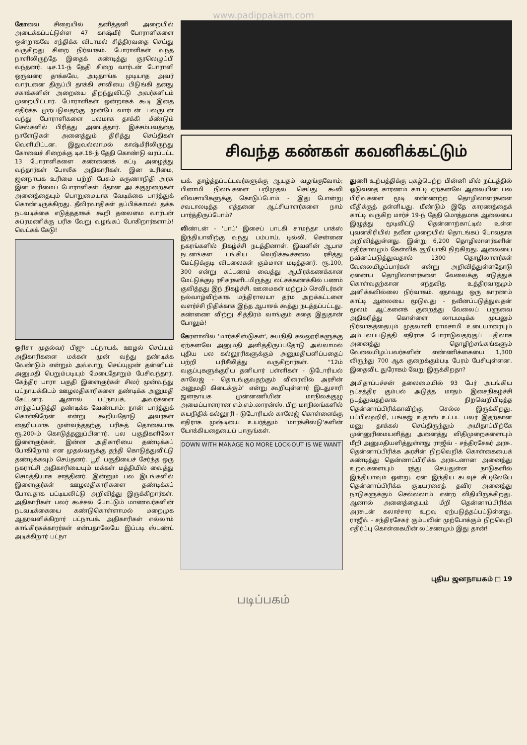www.padippakam.com
கோவை சிறையில் தனித்தனி அறையில் அடைக்கப்பட்டுள்ள 47 காஷ்மீர் போராளிகளை ஒன்றாகவே சந்திக்க விடாமல் சித்திரவதை செய்து வருகிறது சிறை நிர்வாகம். போராளிகள் வந்த நாளிலிருந்தே இதைக் கண்டித்து குரலெழுப்பி வந்தனர். டிச.11-ந் தேதி சிறை வார்டன் போராளி ஒருவரை தாக்கவே, அடிதாங்க முடியாத அவர் வார்டனை திருப்பி தாக்கி சாவியை பிடுங்கி தனது சகாக்களின் அறையை திறந்துவிட்டு அவர்களிடம் முறையிட்டார். போராளிகள் ஒன்றாகக் கூடி இதை எதிர்க்க முற்படுவதற்கு முன்பே வார்டன் பலருடன் வந்து போராளிகளை பலமாக தாக்கி மீண்டும் செல்களில் பிரித்து அடைத்தார். இச்சம்பவத்தை நாளேடுகள் அனைத்தும் திரித்து செய்திகள் வெளியிட்டன. இதுவல்லாமல் காஷ்மீரிலிருந்து கோவைச் சிறைக்கு டிச.18-ந் தேதி கொண்டு வரப்பட்ட 13 போராளிகளை கண்ணைக் கட்டி அழைத்து வந்தார்கள் போலீசு அதிகாரிகள். இன உரிமை, ஜனநாயக உரிமை பற்றி பேசும் கருணாநிதி அரசு இன உரிமைப் போராளிகள் மீதான அடக்குமுறைகள் அனைத்தையும் பொறுமையாக வேடிக்கை பார்த்துக் கொண்டிருக்கிறது. தீவிரவாதிகள் தப்பிக்காமல் தக்க நடவடிக்கை எடுத்ததாகக் கூறி தலைமை வார்டன் சுப்ரமணிக்கு பரிசு வேறு வழங்கப் போகிறார்களாம்! வெட்கக் கேடு!
ஒரிசா முதல்வர் பிஜு பட்நாயக், ஊழல் செய்யும் அதிகாரிகளை மக்கள் முன் வந்து தண்டிக்க வேண்டும் என்றும் அவ்வாறு செய்யுமுன் தன்னிடம் அனுமதி பெறும்படியும் மேடைதோறும் பேசிவந்தார். கேந்திர பாரா பகுதி இளைஞர்கள் சிலர் முன்வந்து பட்நாயக்கிடம் ஊழலதிகாரிகளை தண்டிக்க அனுமதி கேட்டனர். ஆனால் பட்நாயக், அவர்களை சாந்தப்படுத்தி தண்டிக்க வேண்டாம்; நான் பார்த்துக் கொள்கிறேன் என்று கூறியதோடு அவர்கள் தைரியமாக முன்வந்ததற்கு பரிசுத் தொகையாக ரூ.200-ம் கொடுத்தனுப்பினார். பல பகுதிகளிலோ இளைஞர்கள், இன்ன அதிகாரியை தண்டிக்கப் போகிறோம் என முதல்வருக்கு தந்தி கொடுத்துவிட்டு தண்டிக்கவும் செய்தனர். பூரி பகுதியைச் சேர்ந்த ஒரு நகராட்சி அதிகாரியையும் மக்கள் மத்தியில் வைத்து செமத்தியாக சாத்தினர். இன்னும் பல இடங்களில் இளைஞர்கள் ஊழலதிகாரிகளை தண்டிக்கப் போவதாக பட்டியலிட்டு அறிவித்து இருக்கிறார்கள். அதிகாரிகள் பலர் கூச்சல் போட்டும் மாணவர்களின் நடவடிக்கையை கண்டுகொள்ளாமல் மறைமுக ஆதரவளிக்கிறார் பட்நாயக். அதிகாரிகள் எல்லாம் காங்கிரசுக்காரர்கள் என்பதாலேயே இப்படி ஸ்டண்ட் அடிக்கிறார் பட்நா
சிவந்த கண்கள் கவனிக்கட்டும்
யக். தாழ்த்தப்பட்டவர்களுக்கு ஆயுதம் வழங்குவோம்; பினாமி நிலங்களை பறிமுதல் செய்து கூலி விவசாயிகளுக்கு கொடுப்போம் - இது போன்று சவடாலடித்த எத்தனை ஆட்சியாளர்களை நாம் பார்த்திருப்போம்?
லிண்டன் - 'பாப்' இசைப் பாடகி சாமந்தா பாக்ஸ் இந்தியாவிற்கு வந்து பம்பாய், டில்லி, சென்னை நகரங்களில் நிகழ்ச்சி நடத்தினாள். இவளின் ஆபாச நடனங்கள டங்கிய வெறிக்கூச்சலை ரசித்து மேட்டுக்குடி விடலைகள் கும்மாள மடித்தனர். ரூ.100, 300 என்று கட்டணம் வைத்து ஆயிரக்கணக்கான மேட்டுக்குடி ரசிகர்களிடமிருந்து லட்சக்கணக்கில் பணம் குவித்தது இந் நிகழ்ச்சி. ஊமைகள் மற்றும் செவிடர்கள் நல்வாழ்விற்காக மந்திராலயா தர்ம அறக்கட்டளை வளர்ச்சி நிதிக்காக இந்த ஆபாசக் கூத்து நடத்தப்பட்டது. கண்ணை விற்று சித்திரம் வாங்கும் கதை இதுதான் போலும்!
கேரளாவில் 'மார்க்சிஸ்டுகள்', சுயநிதி கல்லூரிகளுக்கு ஏற்கனவே அனுமதி அளித்திருப்பதோடு அல்லாமல் புதிய பல கல்லூரிகளுக்கும் அனுமதியளிப்பதைப் பற்றி பரிசீலித்து வருகிறார்கள். "12ம் வகுப்புகளுக்குரிய தனியார் பள்ளிகள் - டுடோரியல் காலேஜ் - தொடங்குவதற்கும் விரைவில் அரசின் அனுமதி கிடைக்கும்" என்று கூறியுள்ளார் இடதுசாரி ஜனநாயக முன்னணியின் மாநிலக்குழு அமைப்பாளரான எம்.எம்.லாரன்ஸ். பிற மாநிலங்களில் சுயநிதிக் கல்லூரி - டுடோரியல் காலேஜ் கொள்ளைக்கு எதிராக முஷ்டியை உயர்த்தும் 'மார்க்சிஸ்டு'களின் யோக்கியதையைப் பாருங்கள்.
DOWN WITH MANAGE NO MORE LOCK-OUT IS WE WANT
துணி உற்பத்திக்கு புகழ்பெற்ற பின்னி மில் நட்டத்தில் ஓடுவதை காரணம் காட்டி ஏற்கனவே ஆலையின் பல பிரிவுகளை மூடி எண்ணற்ற தொழிலாளர்களை வீதிக்குத் தள்ளியது. மீண்டும் இதே காரணத்தைக் காட்டி வருகிற மார்ச் 19-ந் தேதி மொத்தமாக ஆலையை இழுத்து மூடிவிட்டு தென்னாற்காட்டில் உள்ள புவனகிரியில் நவீன முறையில் தொடங்கப் போவதாக அறிவித்துள்ளது. இன்று 6,200 தொழிலாளர்களின் எதிர்காலமும் கேள்விக் குறியாகி நிற்கிறது. ஆலையை நவீனப்படுத்துவதால் 1300 தொழிலாளர்கள் வேலையிழப்பார்கள் என்று அறிவித்துள்ளதோடு ஏனைய தொழிலாளர்களை வேலைக்கு எடுத்துக் கொள்வதற்கான எந்தவித உத்திரவாதமும் அளிக்கவில்லை நிர்வாகம். ஏதாவது ஒரு காரணம் காட்டி ஆலையை மூடுவது - நவீனப்படுத்துவதன் மூலம் ஆட்களைக் குறைத்து வேலைப் பளுவை அதிகரித்து கொள்ளை லாபமடிக்க முயலும் நிர்வாகத்தையும் முதலாளி ராமசாமி உடையாரையும் அம்பலப்படுத்தி எதிராக போராடுவதற்குப் பதிலாக அனைத்து தொழிற்சங்கங்களும் வேலையிழப்பவர்களின் எண்ணிக்கையை 1,300 லிருந்து 700 ஆக குறைக்கும்படி பேரம் பேசியுள்ளன. இதைவிட துரோகம் வேறு இருக்கிறதா?
அமிதாப்பச்சன் தலைமையில் 93 பேர் அடங்கிய நட்சத்திர கும்பல் அடுத்த மாதம் இசைநிகழ்ச்சி நடத்துவதற்காக நிறவெறிபிடித்த தென்னாப்பிரிக்காவிற்கு செல்ல இருக்கிறது. பப்பிலஹிரி, பங்கஜ் உதாஸ் உட்பட பலர் இதற்கான மனு தாக்கல் செய்திருந்தும் அமிதாப்பிற்கே முன்னுரிமையளித்து அனைத்து விதிமுறைகளையும் மீறி அனுமதியளித்துள்ளது ராஜீவ் - சந்திரசேகர் அரசு. தென்னாப்பிரிக்க அரசின் நிறவெறிக் கொள்கையைக் கண்டித்து தென்னாப்பிரிக்க அரசுடனான அனைத்து உறவுகளையும் ரத்து செய்துள்ள நாடுகளில் இந்தியாவும் ஒன்று. ஏன் இந்திய கடவுச் சீட்டிலேயே தென்னாப்பிரிக்க குடியரசைத் தவிர அனைத்து நாடுகளுக்கும் செல்லலாம் என்ற விதியிருக்கிறது. ஆனால் அனைத்தையும் மீறி தென்னாப்பிரிக்க அரசுடன் கலாச்சார உறவு ஏற்படுத்தப்பட்டுள்ளது. ராஜீவ் - சந்திரசேகர் கும்பலின் முற்போக்கும் நிறவெறி எதிர்ப்பு கொள்கையின் லட்சணமும் இது தான்!
புதிய ஜனநாயகம் □ 19
படிப்பகம்